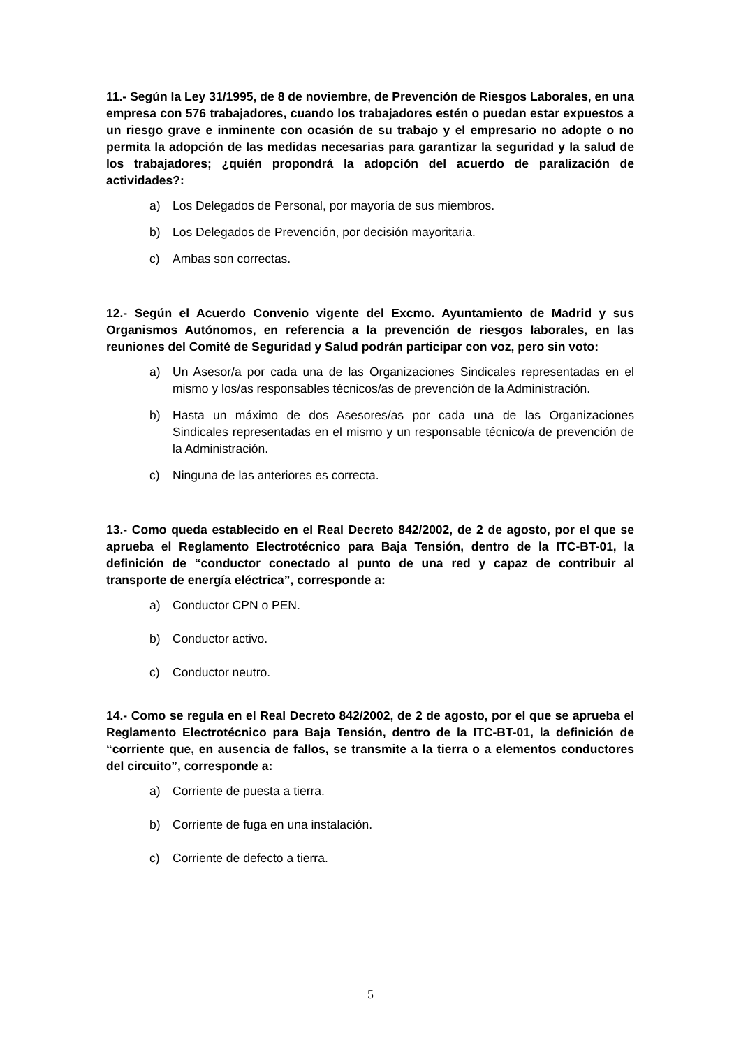11.- Según la Ley 31/1995, de 8 de noviembre, de Prevención de Riesgos Laborales, en una empresa con 576 trabajadores, cuando los trabajadores estén o puedan estar expuestos a un riesgo grave e inminente con ocasión de su trabajo y el empresario no adopte o no permita la adopción de las medidas necesarias para garantizar la seguridad y la salud de los trabajadores; ¿quién propondrá la adopción del acuerdo de paralización de actividades?:
a) Los Delegados de Personal, por mayoría de sus miembros.
b) Los Delegados de Prevención, por decisión mayoritaria.
c) Ambas son correctas.
12.- Según el Acuerdo Convenio vigente del Excmo. Ayuntamiento de Madrid y sus Organismos Autónomos, en referencia a la prevención de riesgos laborales, en las reuniones del Comité de Seguridad y Salud podrán participar con voz, pero sin voto:
a) Un Asesor/a por cada una de las Organizaciones Sindicales representadas en el mismo y los/as responsables técnicos/as de prevención de la Administración.
b) Hasta un máximo de dos Asesores/as por cada una de las Organizaciones Sindicales representadas en el mismo y un responsable técnico/a de prevención de la Administración.
c) Ninguna de las anteriores es correcta.
13.- Como queda establecido en el Real Decreto 842/2002, de 2 de agosto, por el que se aprueba el Reglamento Electrotécnico para Baja Tensión, dentro de la ITC-BT-01, la definición de “conductor conectado al punto de una red y capaz de contribuir al transporte de energía eléctrica”, corresponde a:
a) Conductor CPN o PEN.
b) Conductor activo.
c) Conductor neutro.
14.- Como se regula en el Real Decreto 842/2002, de 2 de agosto, por el que se aprueba el Reglamento Electrotécnico para Baja Tensión, dentro de la ITC-BT-01, la definición de “corriente que, en ausencia de fallos, se transmite a la tierra o a elementos conductores del circuito”, corresponde a:
a) Corriente de puesta a tierra.
b) Corriente de fuga en una instalación.
c) Corriente de defecto a tierra.
5